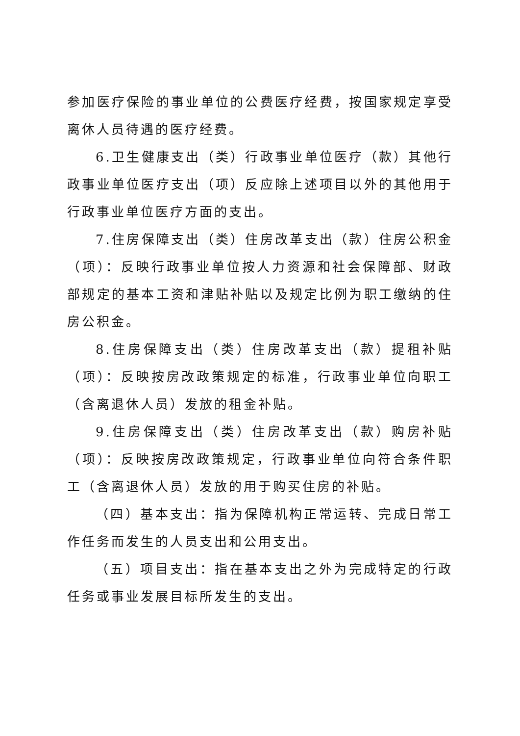参加医疗保险的事业单位的公费医疗经费，按国家规定享受离休人员待遇的医疗经费。
6.卫生健康支出（类）行政事业单位医疗（款）其他行政事业单位医疗支出（项）反应除上述项目以外的其他用于行政事业单位医疗方面的支出。
7.住房保障支出（类）住房改革支出（款）住房公积金（项）：反映行政事业单位按人力资源和社会保障部、财政部规定的基本工资和津贴补贴以及规定比例为职工缴纳的住房公积金。
8.住房保障支出（类）住房改革支出（款）提租补贴（项）：反映按房改政策规定的标准，行政事业单位向职工（含离退休人员）发放的租金补贴。
9.住房保障支出（类）住房改革支出（款）购房补贴（项）：反映按房改政策规定，行政事业单位向符合条件职工（含离退休人员）发放的用于购买住房的补贴。
（四）基本支出：指为保障机构正常运转、完成日常工作任务而发生的人员支出和公用支出。
（五）项目支出：指在基本支出之外为完成特定的行政任务或事业发展目标所发生的支出。